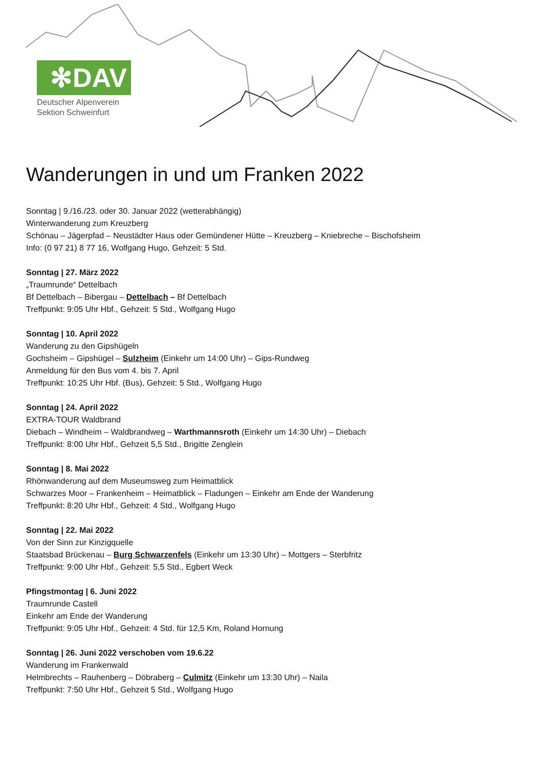✻DAV
Deutscher Alpenverein
Sektion Schweinfurt
Wanderungen in und um Franken 2022
Sonntag | 9./16./23. oder 30. Januar 2022 (wetterabhängig)
Winterwanderung zum Kreuzberg
Schönau – Jägerpfad – Neustädter Haus oder Gemündener Hütte – Kreuzberg – Kniebreche – Bischofsheim
Info: (0 97 21) 8 77 16, Wolfgang Hugo, Gehzeit: 5 Std.
Sonntag | 27. März 2022
„Traumrunde“ Dettelbach
Bf Dettelbach – Bibergau – Dettelbach – Bf Dettelbach
Treffpunkt: 9:05 Uhr Hbf., Gehzeit: 5 Std., Wolfgang Hugo
Sonntag | 10. April 2022
Wanderung zu den Gipshügeln
Gochsheim – Gipshügel – Sulzheim (Einkehr um 14:00 Uhr) – Gips-Rundweg
Anmeldung für den Bus vom 4. bis 7. April
Treffpunkt: 10:25 Uhr Hbf. (Bus), Gehzeit: 5 Std., Wolfgang Hugo
Sonntag | 24. April 2022
EXTRA-TOUR Waldbrand
Diebach – Windheim – Waldbrandweg – Warthmannsroth (Einkehr um 14:30 Uhr) – Diebach
Treffpunkt: 8:00 Uhr Hbf., Gehzeit 5,5 Std., Brigitte Zenglein
Sonntag | 8. Mai 2022
Rhönwanderung auf dem Museumsweg zum Heimatblick
Schwarzes Moor – Frankenheim – Heimatblick – Fladungen – Einkehr am Ende der Wanderung
Treffpunkt: 8:20 Uhr Hbf., Gehzeit: 4 Std., Wolfgang Hugo
Sonntag | 22. Mai 2022
Von der Sinn zur Kinzigquelle
Staatsbad Brückenau – Burg Schwarzenfels (Einkehr um 13:30 Uhr) – Mottgers – Sterbfritz
Treffpunkt: 9:00 Uhr Hbf., Gehzeit: 5,5 Std., Egbert Weck
Pfingstmontag | 6. Juni 2022
Traumrunde Castell
Einkehr am Ende der Wanderung
Treffpunkt: 9:05 Uhr Hbf., Gehzeit: 4 Std. für 12,5 Km, Roland Hornung
Sonntag | 26. Juni 2022 verschoben vom 19.6.22
Wanderung im Frankenwald
Helmbrechts – Rauhenberg – Döbraberg – Culmitz (Einkehr um 13:30 Uhr) – Naila
Treffpunkt: 7:50 Uhr Hbf., Gehzeit 5 Std., Wolfgang Hugo